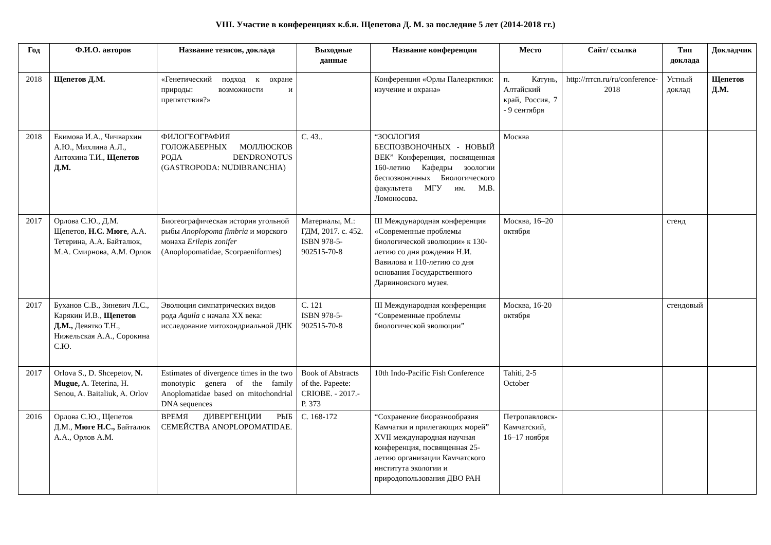VIII. Участие в конференциях к.б.н. Щепетова Д. М. за последние 5 лет (2014-2018 гг.)
| Год | Ф.И.О. авторов | Название тезисов, доклада | Выходные данные | Название конференции | Место | Сайт/ ссылка | Тип доклада | Докладчик |
| --- | --- | --- | --- | --- | --- | --- | --- | --- |
| 2018 | Щепетов Д.М. | «Генетический подход к охране природы: возможности и препятствия?» | | Конференция «Орлы Палеарктики: изучение и охрана» | п. Катунь, Алтайский край, Россия, 7 - 9 сентября | http://rrrcn.ru/ru/conference-2018 | Устный доклад | Щепетов Д.М. |
| 2018 | Екимова И.А., Чичвархин А.Ю., Михлина А.Л., Антохина Т.И., Щепетов Д.М. | ФИЛОГЕОГРАФИЯ ГОЛОЖАБЕРНЫХ МОЛЛЮСКОВ РОДА DENDRONOTUS (GASTROPODA: NUDIBRANCHIA) | С. 43.. | “ЗООЛОГИЯ БЕСПОЗВОНОЧНЫХ - НОВЫЙ ВЕК” Конференция, посвященная 160-летию Кафедры зоологии беспозвоночных Биологического факультета МГУ им. М.В. Ломоносова. | Москва | | | |
| 2017 | Орлова С.Ю., Д.М. Щепетов, Н.С. Мюге , А.А. Тетерина, А.А. Байталюк, М.А. Смирнова, А.М. Орлов | Биогеографическая история угольной рыбы Anoplopoma fimbria и морского монаха Erilepis zonifer (Anoplopomatidae, Scorpaeniformes) | Материалы, М.: ГДМ, 2017. с. 452. ISBN 978-5-902515-70-8 | III Международная конференция «Современные проблемы биологической эволюции» к 130-летию со дня рождения Н.И. Вавилова и 110-летию со дня основания Государственного Дарвиновского музея. | Москва, 16–20 октября | | стенд | |
| 2017 | Буханов С.В., Зиневич Л.С., Карякин И.В., Щепетов Д.М., Девятко Т.Н., Нижельская А.А., Сорокина С.Ю. | Эволюция симпатрических видов рода Aquila с начала XX века: исследование митохондриальной ДНК | С. 121 ISBN 978-5-902515-70-8 | III Международная конференция “Современные проблемы биологической эволюции” | Москва, 16-20 октября | | стендовый | |
| 2017 | Orlova S., D. Shcepetov, N. Mugue, A. Teterina, H. Senou, A. Baitaliuk, A. Orlov | Estimates of divergence times in the two monotypic genera of the family Anoplomatidae based on mitochondrial DNA sequences | Book of Abstracts of the. Papeete: CRIOBE. - 2017.- P. 373 | 10th Indo-Pacific Fish Conference | Tahiti, 2-5 October | | | |
| 2016 | Орлова С.Ю., Щепетов Д.М., Мюге Н.С., Байталюк А.А., Орлов А.М. | ВРЕМЯ ДИВЕРГЕНЦИИ РЫБ СЕМЕЙСТВА ANOPLOPOMATIDAE. | С. 168-172 | “Сохранение биоразнообразия Камчатки и прилегающих морей” XVII международная научная конференция, посвященная 25-летию организации Камчатского института экологии и природопользования ДВО РАН | Петропавловск-Камчатский, 16–17 ноября | | | |